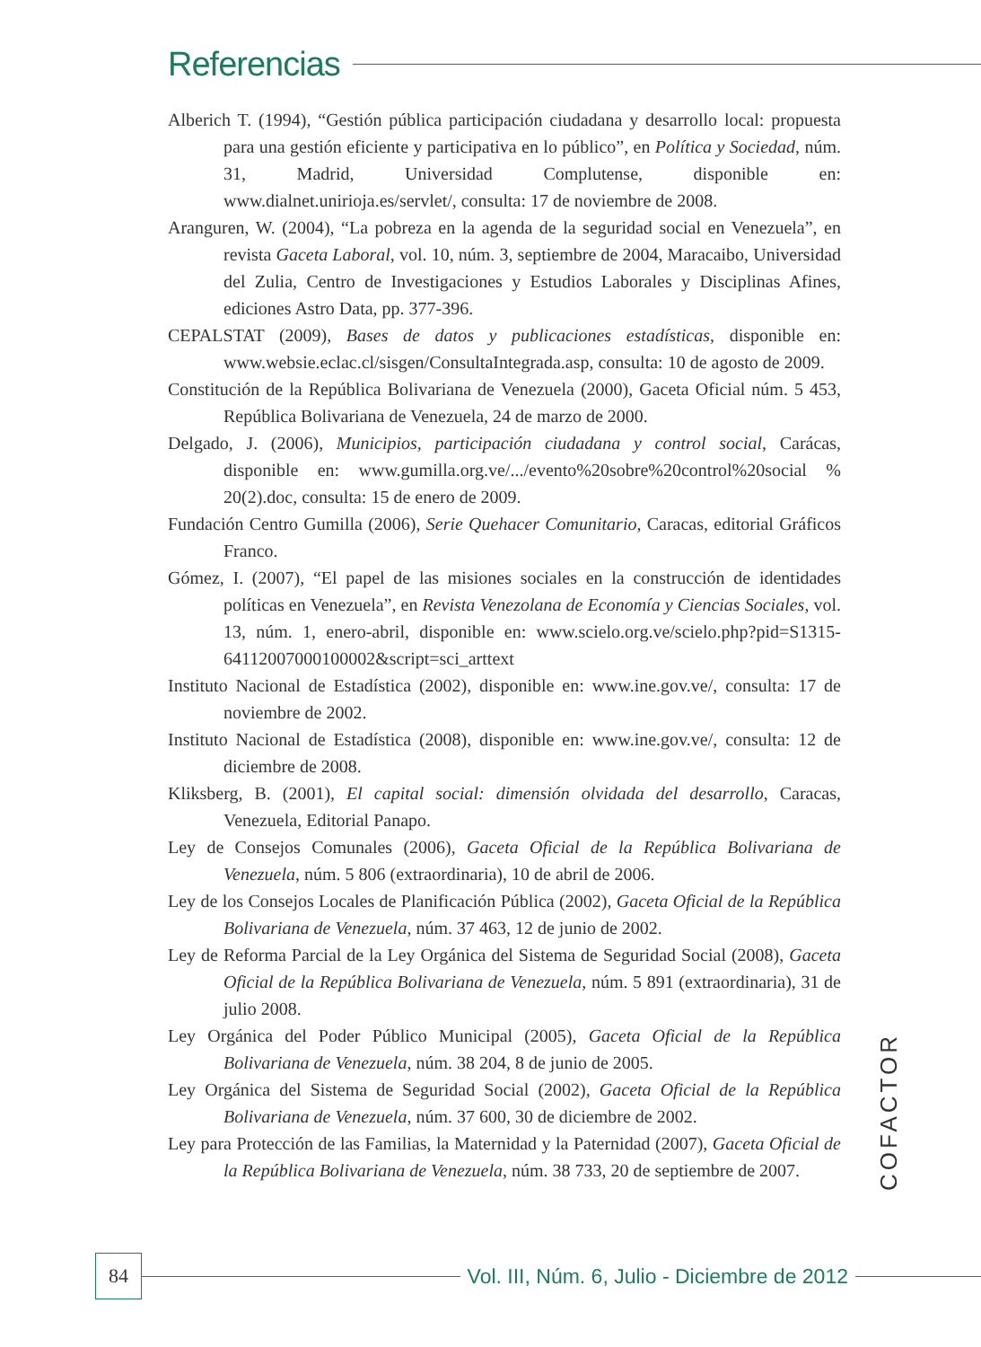Referencias
Alberich T. (1994), “Gestión pública participación ciudadana y desarrollo local: propuesta para una gestión eficiente y participativa en lo público”, en Política y Sociedad, núm. 31, Madrid, Universidad Complutense, disponible en: www.dialnet.unirioja.es/servlet/, consulta: 17 de noviembre de 2008.
Aranguren, W. (2004), “La pobreza en la agenda de la seguridad social en Venezuela”, en revista Gaceta Laboral, vol. 10, núm. 3, septiembre de 2004, Maracaibo, Universidad del Zulia, Centro de Investigaciones y Estudios Laborales y Disciplinas Afines, ediciones Astro Data, pp. 377-396.
CEPALSTAT (2009), Bases de datos y publicaciones estadísticas, disponible en: www.websie.eclac.cl/sisgen/ConsultaIntegrada.asp, consulta: 10 de agosto de 2009.
Constitución de la República Bolivariana de Venezuela (2000), Gaceta Oficial núm. 5 453, República Bolivariana de Venezuela, 24 de marzo de 2000.
Delgado, J. (2006), Municipios, participación ciudadana y control social, Carácas, disponible en: www.gumilla.org.ve/.../evento%20sobre%20control%20social % 20(2).doc, consulta: 15 de enero de 2009.
Fundación Centro Gumilla (2006), Serie Quehacer Comunitario, Caracas, editorial Gráficos Franco.
Gómez, I. (2007), “El papel de las misiones sociales en la construcción de identidades políticas en Venezuela”, en Revista Venezolana de Economía y Ciencias Sociales, vol. 13, núm. 1, enero-abril, disponible en: www.scielo.org.ve/scielo.php?pid=S1315-64112007000100002&script=sci_arttext
Instituto Nacional de Estadística (2002), disponible en: www.ine.gov.ve/, consulta: 17 de noviembre de 2002.
Instituto Nacional de Estadística (2008), disponible en: www.ine.gov.ve/, consulta: 12 de diciembre de 2008.
Kliksberg, B. (2001), El capital social: dimensión olvidada del desarrollo, Caracas, Venezuela, Editorial Panapo.
Ley de Consejos Comunales (2006), Gaceta Oficial de la República Bolivariana de Venezuela, núm. 5 806 (extraordinaria), 10 de abril de 2006.
Ley de los Consejos Locales de Planificación Pública (2002), Gaceta Oficial de la República Bolivariana de Venezuela, núm. 37 463, 12 de junio de 2002.
Ley de Reforma Parcial de la Ley Orgánica del Sistema de Seguridad Social (2008), Gaceta Oficial de la República Bolivariana de Venezuela, núm. 5 891 (extraordinaria), 31 de julio 2008.
Ley Orgánica del Poder Público Municipal (2005), Gaceta Oficial de la República Bolivariana de Venezuela, núm. 38 204, 8 de junio de 2005.
Ley Orgánica del Sistema de Seguridad Social (2002), Gaceta Oficial de la República Bolivariana de Venezuela, núm. 37 600, 30 de diciembre de 2002.
Ley para Protección de las Familias, la Maternidad y la Paternidad (2007), Gaceta Oficial de la República Bolivariana de Venezuela, núm. 38 733, 20 de septiembre de 2007.
COFACTOR
84
Vol. III, Núm. 6, Julio - Diciembre de 2012